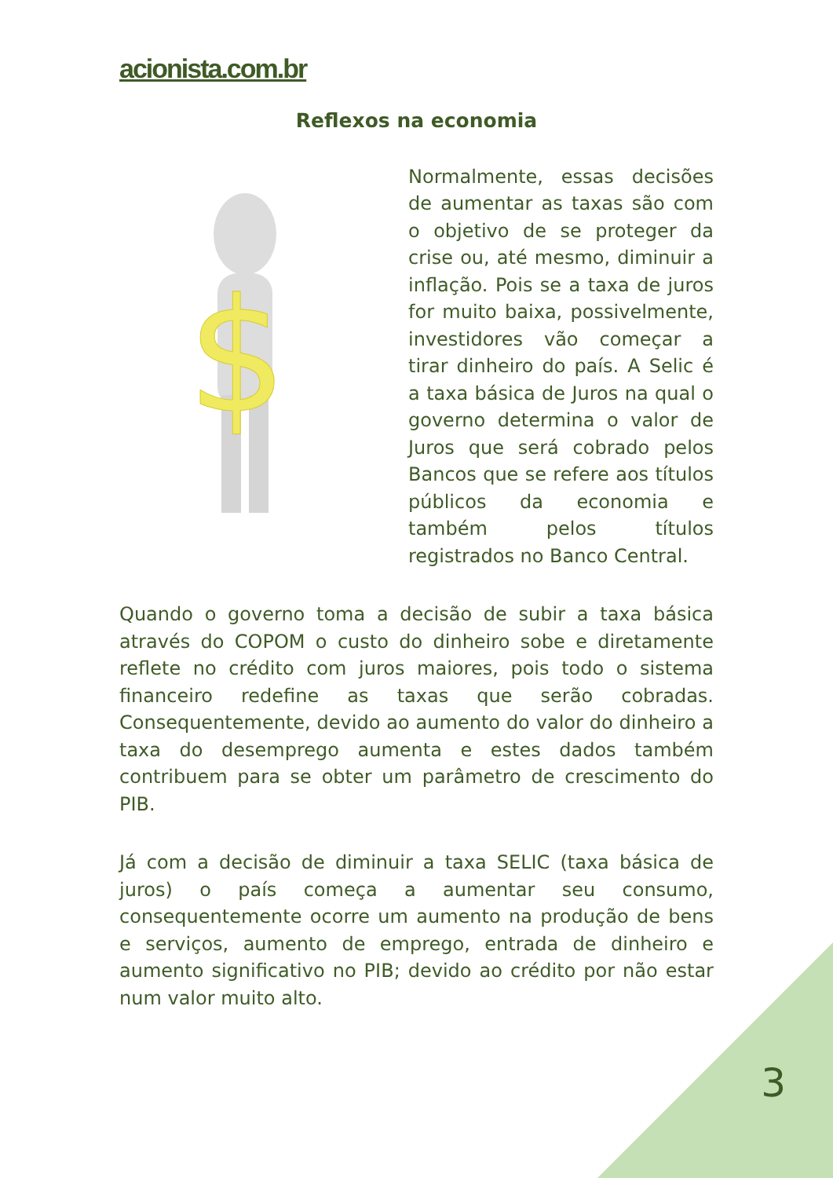acionista.com.br
Reflexos na economia
$
Normalmente, essas decisões de aumentar as taxas são com o objetivo de se proteger da crise ou, até mesmo, diminuir a inflação. Pois se a taxa de juros for muito baixa, possivelmente, investidores vão começar a tirar dinheiro do país. A Selic é a taxa básica de Juros na qual o governo determina o valor de Juros que será cobrado pelos Bancos que se refere aos títulos públicos da economia e também pelos títulos registrados no Banco Central.
Quando o governo toma a decisão de subir a taxa básica através do COPOM o custo do dinheiro sobe e diretamente reflete no crédito com juros maiores, pois todo o sistema financeiro redefine as taxas que serão cobradas. Consequentemente, devido ao aumento do valor do dinheiro a taxa do desemprego aumenta e estes dados também contribuem para se obter um parâmetro de crescimento do PIB.
Já com a decisão de diminuir a taxa SELIC (taxa básica de juros) o país começa a aumentar seu consumo, consequentemente ocorre um aumento na produção de bens e serviços, aumento de emprego, entrada de dinheiro e aumento significativo no PIB; devido ao crédito por não estar num valor muito alto.
3